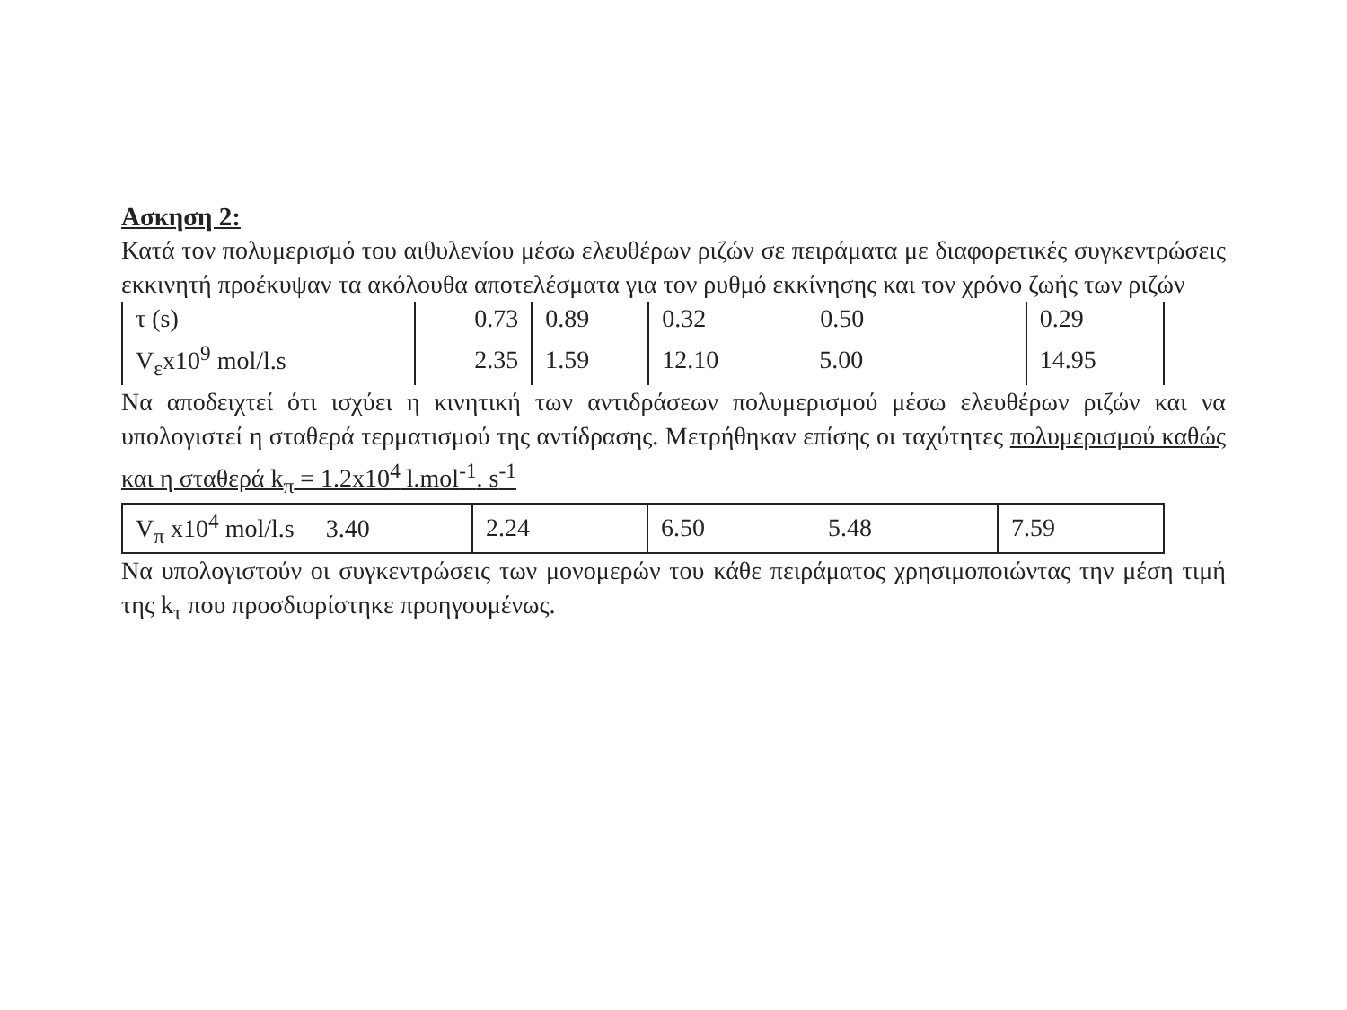Ασκηση 2:
Κατά τον πολυμερισμό του αιθυλενίου μέσω ελευθέρων ριζών σε πειράματα με διαφορετικές συγκεντρώσεις εκκινητή προέκυψαν τα ακόλουθα αποτελέσματα για τον ρυθμό εκκίνησης και τον χρόνο ζωής των ριζών
| τ (s) | 0.73 | 0.89 | 0.32 0.50 | 0.29 |
| V<sub>ε</sub>x10<sup>9</sup> mol/l.s | 2.35 | 1.59 | 12.10 5.00 | 14.95 |
Να αποδειχτεί ότι ισχύει η κινητική των αντιδράσεων πολυμερισμού μέσω ελευθέρων ριζών και να υπολογιστεί η σταθερά τερματισμού της αντίδρασης. Μετρήθηκαν επίσης οι ταχύτητες πολυμερισμού καθώς και η σταθερά k<sub>π</sub> = 1.2x10<sup>4</sup> l.mol<sup>-1</sup>. s<sup>-1</sup>
| V<sub>π</sub> x10<sup>4</sup> mol/l.s 3.40 | 2.24 | 6.50 5.48 | 7.59 |
Να υπολογιστούν οι συγκεντρώσεις των μονομερών του κάθε πειράματος χρησιμοποιώντας την μέση τιμή της k<sub>τ</sub> που προσδιορίστηκε προηγουμένως.